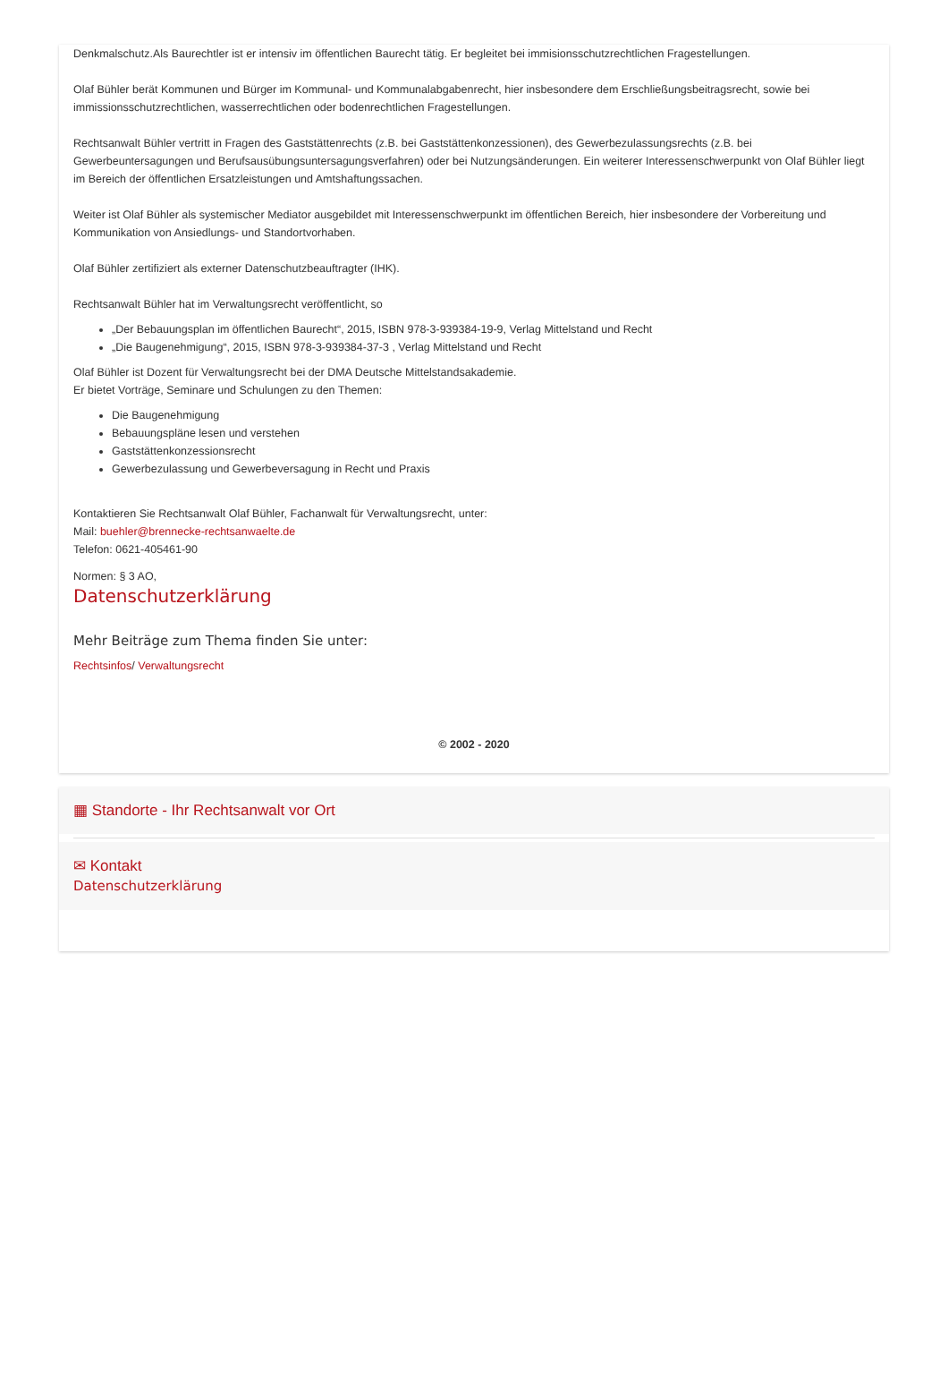Denkmalschutz.Als Baurechtler ist er intensiv im öffentlichen Baurecht tätig. Er begleitet bei immisionsschutzrechtlichen Fragestellungen.
Olaf Bühler berät Kommunen und Bürger im Kommunal- und Kommunalabgabenrecht, hier insbesondere dem Erschließungsbeitragsrecht, sowie bei immissionsschutzrechtlichen, wasserrechtlichen oder bodenrechtlichen Fragestellungen.
Rechtsanwalt Bühler vertritt in Fragen des Gaststättenrechts (z.B. bei Gaststättenkonzessionen), des Gewerbezulassungsrechts (z.B. bei Gewerbeuntersagungen und Berufsausübungsuntersagungsverfahren) oder bei Nutzungsänderungen. Ein weiterer Interessenschwerpunkt von Olaf Bühler liegt im Bereich der öffentlichen Ersatzleistungen und Amtshaftungssachen.
Weiter ist Olaf Bühler als systemischer Mediator ausgebildet mit Interessenschwerpunkt im öffentlichen Bereich, hier insbesondere der Vorbereitung und Kommunikation von Ansiedlungs- und Standortvorhaben.
Olaf Bühler zertifiziert als externer Datenschutzbeauftragter (IHK).
Rechtsanwalt Bühler hat im Verwaltungsrecht veröffentlicht, so
„Der Bebauungsplan im öffentlichen Baurecht“, 2015, ISBN 978-3-939384-19-9, Verlag Mittelstand und Recht
„Die Baugenehmigung“, 2015, ISBN 978-3-939384-37-3 , Verlag Mittelstand und Recht
Olaf Bühler ist Dozent für Verwaltungsrecht bei der DMA Deutsche Mittelstandsakademie.
Er bietet Vorträge, Seminare und Schulungen zu den Themen:
Die Baugenehmigung
Bebauungspläne lesen und verstehen
Gaststättenkonzessionsrecht
Gewerbezulassung und Gewerbeversagung in Recht und Praxis
Kontaktieren Sie Rechtsanwalt Olaf Bühler, Fachanwalt für Verwaltungsrecht, unter:
Mail: buehler@brennecke-rechtsanwaelte.de
Telefon: 0621-405461-90
Normen: § 3 AO,
Datenschutzerklärung
Mehr Beiträge zum Thema finden Sie unter:
Rechtsinfos/ Verwaltungsrecht
© 2002 - 2020
▦ Standorte - Ihr Rechtsanwalt vor Ort
✉ Kontakt
Datenschutzerklärung